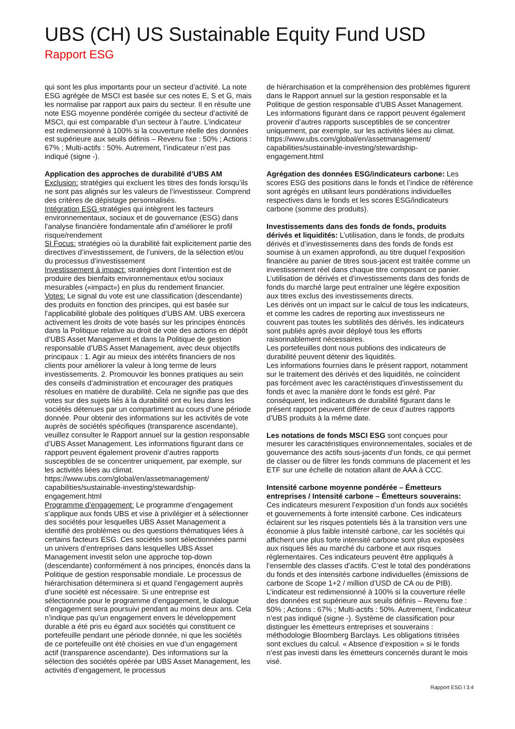UBS (CH) US Sustainable Equity Fund USD
Rapport ESG
qui sont les plus importants pour un secteur d’activité. La note ESG agrégée de MSCI est basée sur ces notes E, S et G, mais les normalise par rapport aux pairs du secteur. Il en résulte une note ESG moyenne pondérée corrigée du secteur d’activité de MSCI, qui est comparable d’un secteur à l’autre. L’indicateur est redimensionné à 100% si la couverture réelle des données est supérieure aux seuils définis – Revenu fixe : 50% ; Actions : 67% ; Multi-actifs : 50%. Autrement, l’indicateur n’est pas indiqué (signe -).
Application des approches de durabilité d’UBS AM
Exclusion: stratégies qui excluent les titres des fonds lorsqu’ils ne sont pas alignés sur les valeurs de l’investisseur. Comprend des critères de dépistage personnalisés.
Intégration ESG stratégies qui intègrent les facteurs environnementaux, sociaux et de gouvernance (ESG) dans l’analyse financière fondamentale afin d’améliorer le profil risque/rendement
SI Focus: stratégies où la durabilité fait explicitement partie des directives d’investissement, de l’univers, de la sélection et/ou du processus d’investissement
Investissement à impact: stratégies dont l’intention est de produire des bienfaits environnementaux et/ou sociaux mesurables («impact») en plus du rendement financier.
Votes: Le signal du vote est une classification (descendante) des produits en fonction des principes, qui est basée sur l’applicabilité globale des politiques d’UBS AM. UBS exercera activement les droits de vote basés sur les principes énoncés dans la Politique relative au droit de vote des actions en dépôt d’UBS Asset Management et dans la Politique de gestion responsable d’UBS Asset Management, avec deux objectifs principaux : 1. Agir au mieux des intérêts financiers de nos clients pour améliorer la valeur à long terme de leurs investissements. 2. Promouvoir les bonnes pratiques au sein des conseils d’administration et encourager des pratiques résolues en matière de durabilité. Cela ne signifie pas que des votes sur des sujets liés à la durabilité ont eu lieu dans les sociétés détenues par un compartiment au cours d’une période donnée. Pour obtenir des informations sur les activités de vote auprès de sociétés spécifiques (transparence ascendante), veuillez consulter le Rapport annuel sur la gestion responsable d’UBS Asset Management. Les informations figurant dans ce rapport peuvent également provenir d’autres rapports susceptibles de se concentrer uniquement, par exemple, sur les activités liées au climat. https://www.ubs.com/global/en/assetmanagement/ capabilities/sustainable-investing/stewardship-engagement.html
Programme d’engagement: Le programme d’engagement s’applique aux fonds UBS et vise à privilégier et à sélectionner des sociétés pour lesquelles UBS Asset Management a identifié des problèmes ou des questions thématiques liées à certains facteurs ESG. Ces sociétés sont sélectionnées parmi un univers d’entreprises dans lesquelles UBS Asset Management investit selon une approche top-down (descendante) conformément à nos principes, énoncés dans la Politique de gestion responsable mondiale. Le processus de hiérarchisation déterminera si et quand l’engagement auprès d’une société est nécessaire. Si une entreprise est sélectionnée pour le programme d’engagement, le dialogue d’engagement sera poursuivi pendant au moins deux ans. Cela n’indique pas qu’un engagement envers le développement durable a été pris eu égard aux sociétés qui constituent ce portefeuille pendant une période donnée, ni que les sociétés de ce portefeuille ont été choisies en vue d’un engagement actif (transparence ascendante). Des informations sur la sélection des sociétés opérée par UBS Asset Management, les activités d’engagement, le processus
de hiérarchisation et la compréhension des problèmes figurent dans le Rapport annuel sur la gestion responsable et la Politique de gestion responsable d’UBS Asset Management. Les informations figurant dans ce rapport peuvent également provenir d’autres rapports susceptibles de se concentrer uniquement, par exemple, sur les activités liées au climat. https://www.ubs.com/global/en/assetmanagement/ capabilities/sustainable-investing/stewardship-engagement.html
Agrégation des données ESG/indicateurs carbone: Les scores ESG des positions dans le fonds et l’indice de référence sont agrégés en utilisant leurs pondérations individuelles respectives dans le fonds et les scores ESG/indicateurs carbone (somme des produits).
Investissements dans des fonds de fonds, produits dérivés et liquidités: L’utilisation, dans le fonds, de produits dérivés et d’investissements dans des fonds de fonds est soumise à un examen approfondi, au titre duquel l’exposition financière au panier de titres sous-jacent est traitée comme un investissement réel dans chaque titre composant ce panier. L’utilisation de dérivés et d’investissements dans des fonds de fonds du marché large peut entraîner une légère exposition aux titres exclus des investissements directs.
Les dérivés ont un impact sur le calcul de tous les indicateurs, et comme les cadres de reporting aux investisseurs ne couvrent pas toutes les subtilités des dérivés, les indicateurs sont publiés après avoir déployé tous les efforts raisonnablement nécessaires.
Les portefeuilles dont nous publions des indicateurs de durabilité peuvent détenir des liquidités.
Les informations fournies dans le présent rapport, notamment sur le traitement des dérivés et des liquidités, ne coïncident pas forcément avec les caractéristiques d’investissement du fonds et avec la manière dont le fonds est géré. Par conséquent, les indicateurs de durabilité figurant dans le présent rapport peuvent différer de ceux d’autres rapports d’UBS produits à la même date.
Les notations de fonds MSCI ESG sont conçues pour mesurer les caractéristiques environnementales, sociales et de gouvernance des actifs sous-jacents d’un fonds, ce qui permet de classer ou de filtrer les fonds communs de placement et les ETF sur une échelle de notation allant de AAA à CCC.
Intensité carbone moyenne pondérée – Émetteurs entreprises / Intensité carbone – Émetteurs souverains: Ces indicateurs mesurent l’exposition d’un fonds aux sociétés et gouvernements à forte intensité carbone. Ces indicateurs éclairent sur les risques potentiels liés à la transition vers une économie à plus faible intensité carbone, car les sociétés qui affichent une plus forte intensité carbone sont plus exposées aux risques liés au marché du carbone et aux risques réglementaires. Ces indicateurs peuvent être appliqués à l’ensemble des classes d’actifs. C’est le total des pondérations du fonds et des intensités carbone individuelles (émissions de carbone de Scope 1+2 / million d’USD de CA ou de PIB). L’indicateur est redimensionné à 100% si la couverture réelle des données est supérieure aux seuils définis – Revenu fixe : 50% ; Actions : 67% ; Multi-actifs : 50%. Autrement, l’indicateur n’est pas indiqué (signe -). Système de classification pour distinguer les émetteurs entreprises et souverains : méthodologie Bloomberg Barclays. Les obligations titrisées sont exclues du calcul. « Absence d’exposition » si le fonds n’est pas investi dans les émetteurs concernés durant le mois visé.
Rapport ESG l 3:4